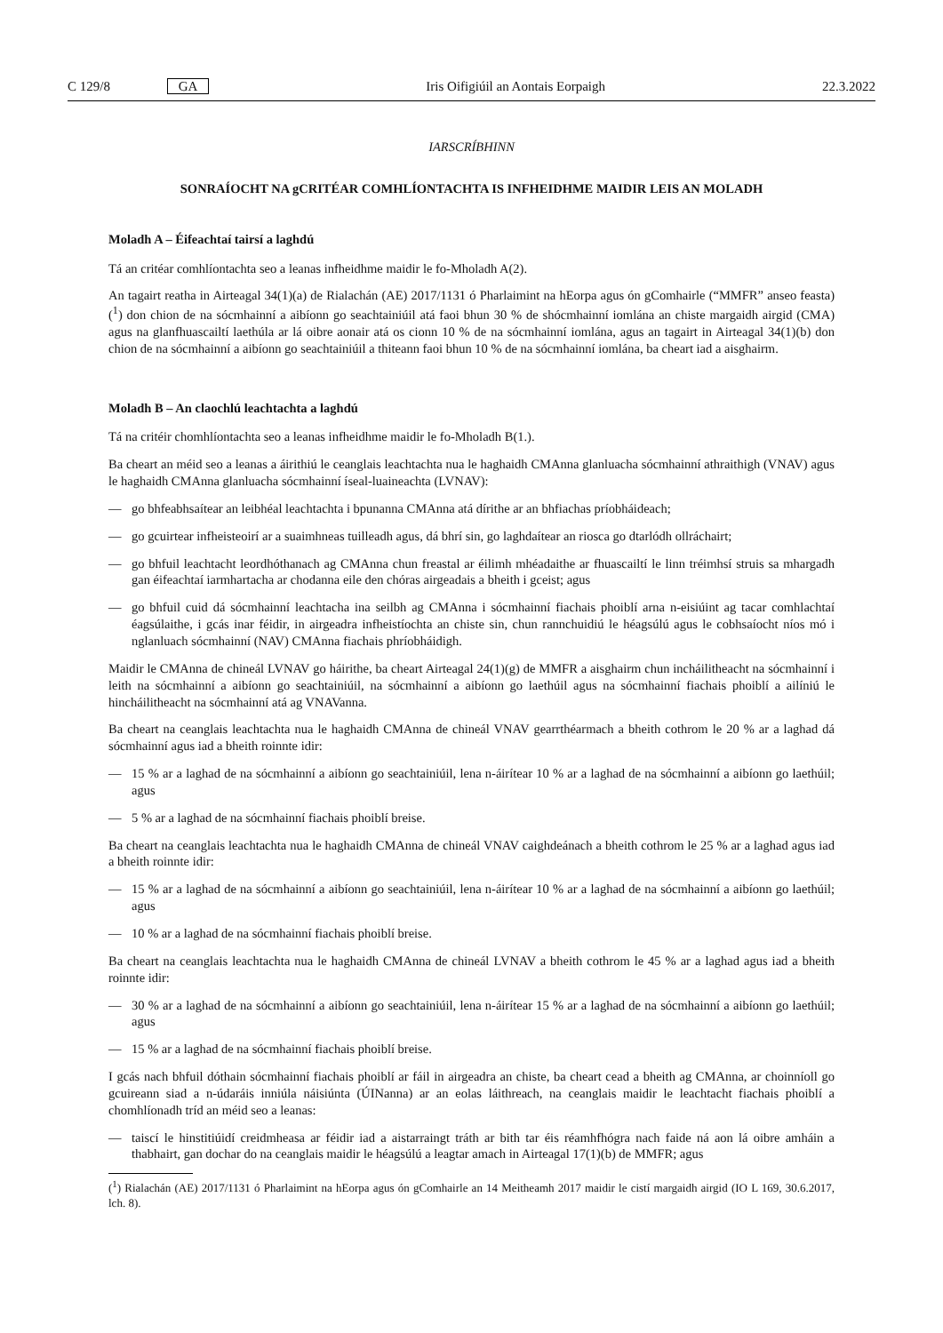C 129/8 GA Iris Oifigiúil an Aontais Eorpaigh 22.3.2022
IARSCRÍBHINN
SONRAÍOCHT NA gCRITÉAR COMHLÍONTACHTA IS INFHEIDHME MAIDIR LEIS AN MOLADH
Moladh A – Éifeachtaí tairsí a laghdú
Tá an critéar comhlíontachta seo a leanas infheidhme maidir le fo-Mholadh A(2).
An tagairt reatha in Airteagal 34(1)(a) de Rialachán (AE) 2017/1131 ó Pharlaimint na hEorpa agus ón gComhairle (“MMFR” anseo feasta) (<sup>1</sup>) don chion de na sócmhainní a aibíonn go seachtainiúil atá faoi bhun 30 % de shócmhainní iomlána an chiste margaidh airgid (CMA) agus na glanfhuascailtí laethúla ar lá oibre aonair atá os cionn 10 % de na sócmhainní iomlána, agus an tagairt in Airteagal 34(1)(b) don chion de na sócmhainní a aibíonn go seachtainiúil a thiteann faoi bhun 10 % de na sócmhainní iomlána, ba cheart iad a aisghairm.
Moladh B – An claochlú leachtachta a laghdú
Tá na critéir chomhlíontachta seo a leanas infheidhme maidir le fo-Mholadh B(1.).
Ba cheart an méid seo a leanas a áirithiú le ceanglais leachtachta nua le haghaidh CMAnna glanluacha sócmhainní athraithigh (VNAV) agus le haghaidh CMAnna glanluacha sócmhainní íseal-luaineachta (LVNAV):
— go bhfeabhsaítear an leibhéal leachtachta i bpunanna CMAnna atá dírithe ar an bhfiachas príobháideach;
— go gcuirtear infheisteoirí ar a suaimhneas tuilleadh agus, dá bhrí sin, go laghdaítear an riosca go dtarlódh ollráchairt;
— go bhfuil leachtacht leordhóthanach ag CMAnna chun freastal ar éilimh mhéadaithe ar fhuascailtí le linn tréimhsí struis sa mhargadh gan éifeachtaí iarmhartacha ar chodanna eile den chóras airgeadais a bheith i gceist; agus
— go bhfuil cuid dá sócmhainní leachtacha ina seilbh ag CMAnna i sócmhainní fiachais phoiblí arna n-eisiúint ag tacar comhlachtaí éagsúlaithe, i gcás inar féidir, in airgeadra infheistíochta an chiste sin, chun rannchuidiú le héagsúlú agus le cobhsaíocht níos mó i nglanluach sócmhainní (NAV) CMAnna fiachais phríobháidigh.
Maidir le CMAnna de chineál LVNAV go háirithe, ba cheart Airteagal 24(1)(g) de MMFR a aisghairm chun incháilitheacht na sócmhainní i leith na sócmhainní a aibíonn go seachtainiúil, na sócmhainní a aibíonn go laethúil agus na sócmhainní fiachais phoiblí a ailíniú le hincháilitheacht na sócmhainní atá ag VNAVanna.
Ba cheart na ceanglais leachtachta nua le haghaidh CMAnna de chineál VNAV gearrthéarmach a bheith cothrom le 20 % ar a laghad dá sócmhainní agus iad a bheith roinnte idir:
— 15 % ar a laghad de na sócmhainní a aibíonn go seachtainiúil, lena n-áirítear 10 % ar a laghad de na sócmhainní a aibíonn go laethúil; agus
— 5 % ar a laghad de na sócmhainní fiachais phoiblí breise.
Ba cheart na ceanglais leachtachta nua le haghaidh CMAnna de chineál VNAV caighdeánach a bheith cothrom le 25 % ar a laghad agus iad a bheith roinnte idir:
— 15 % ar a laghad de na sócmhainní a aibíonn go seachtainiúil, lena n-áirítear 10 % ar a laghad de na sócmhainní a aibíonn go laethúil; agus
— 10 % ar a laghad de na sócmhainní fiachais phoiblí breise.
Ba cheart na ceanglais leachtachta nua le haghaidh CMAnna de chineál LVNAV a bheith cothrom le 45 % ar a laghad agus iad a bheith roinnte idir:
— 30 % ar a laghad de na sócmhainní a aibíonn go seachtainiúil, lena n-áirítear 15 % ar a laghad de na sócmhainní a aibíonn go laethúil; agus
— 15 % ar a laghad de na sócmhainní fiachais phoiblí breise.
I gcás nach bhfuil dóthain sócmhainní fiachais phoiblí ar fáil in airgeadra an chiste, ba cheart cead a bheith ag CMAnna, ar choinníoll go gcuireann siad a n-údaráis inniúla náisiúnta (ÚINanna) ar an eolas láithreach, na ceanglais maidir le leachtacht fiachais phoiblí a chomhlíonadh tríd an méid seo a leanas:
— taiscí le hinstitiúidí creidmheasa ar féidir iad a aistarraingt tráth ar bith tar éis réamhfhógra nach faide ná aon lá oibre amháin a thabhairt, gan dochar do na ceanglais maidir le héagsúlú a leagtar amach in Airteagal 17(1)(b) de MMFR; agus
(<sup>1</sup>) Rialachán (AE) 2017/1131 ó Pharlaimint na hEorpa agus ón gComhairle an 14 Meitheamh 2017 maidir le cistí margaidh airgid (IO L 169, 30.6.2017, lch. 8).